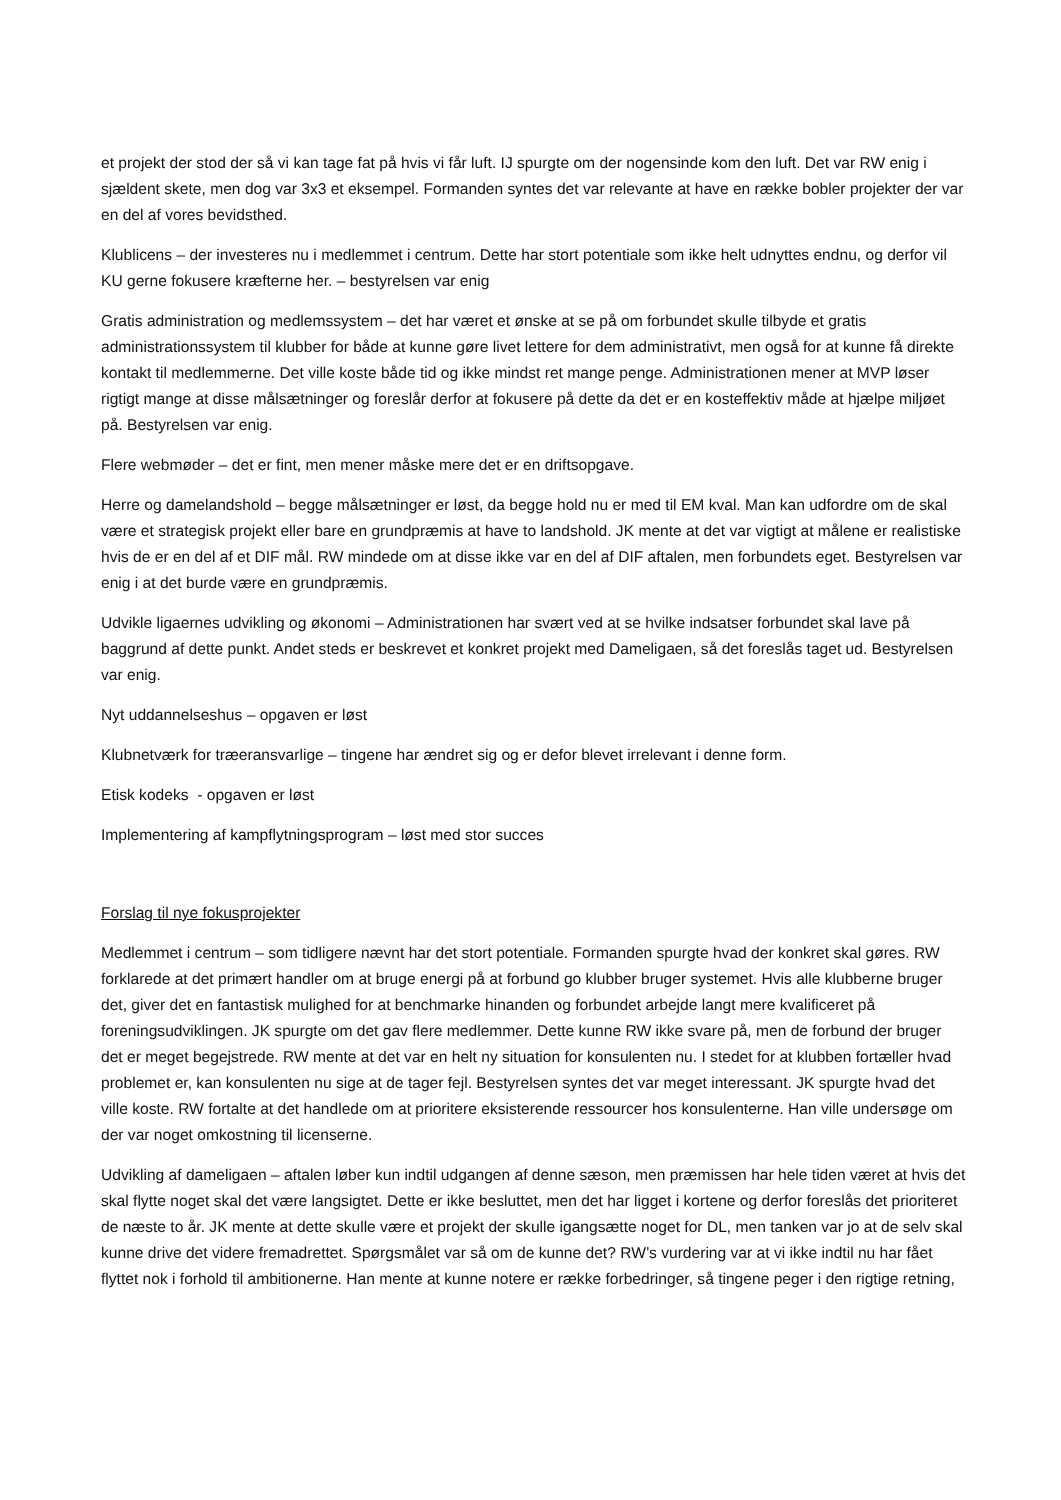et projekt der stod der så vi kan tage fat på hvis vi får luft. IJ spurgte om der nogensinde kom den luft. Det var RW enig i sjældent skete, men dog var 3x3 et eksempel. Formanden syntes det var relevante at have en række bobler projekter der var en del af vores bevidsthed.
Klublicens – der investeres nu i medlemmet i centrum. Dette har stort potentiale som ikke helt udnyttes endnu, og derfor vil KU gerne fokusere kræfterne her. – bestyrelsen var enig
Gratis administration og medlemssystem – det har været et ønske at se på om forbundet skulle tilbyde et gratis administrationssystem til klubber for både at kunne gøre livet lettere for dem administrativt, men også for at kunne få direkte kontakt til medlemmerne. Det ville koste både tid og ikke mindst ret mange penge. Administrationen mener at MVP løser rigtigt mange at disse målsætninger og foreslår derfor at fokusere på dette da det er en kosteffektiv måde at hjælpe miljøet på. Bestyrelsen var enig.
Flere webmøder – det er fint, men mener måske mere det er en driftsopgave.
Herre og damelandshold – begge målsætninger er løst, da begge hold nu er med til EM kval. Man kan udfordre om de skal være et strategisk projekt eller bare en grundpræmis at have to landshold. JK mente at det var vigtigt at målene er realistiske hvis de er en del af et DIF mål. RW mindede om at disse ikke var en del af DIF aftalen, men forbundets eget. Bestyrelsen var enig i at det burde være en grundpræmis.
Udvikle ligaernes udvikling og økonomi – Administrationen har svært ved at se hvilke indsatser forbundet skal lave på baggrund af dette punkt. Andet steds er beskrevet et konkret projekt med Dameligaen, så det foreslås taget ud. Bestyrelsen var enig.
Nyt uddannelseshus – opgaven er løst
Klubnetværk for træeransvarlige – tingene har ændret sig og er defor blevet irrelevant i denne form.
Etisk kodeks - opgaven er løst
Implementering af kampflytningsprogram – løst med stor succes
Forslag til nye fokusprojekter
Medlemmet i centrum – som tidligere nævnt har det stort potentiale. Formanden spurgte hvad der konkret skal gøres. RW forklarede at det primært handler om at bruge energi på at forbund go klubber bruger systemet. Hvis alle klubberne bruger det, giver det en fantastisk mulighed for at benchmarke hinanden og forbundet arbejde langt mere kvalificeret på foreningsudviklingen. JK spurgte om det gav flere medlemmer. Dette kunne RW ikke svare på, men de forbund der bruger det er meget begejstrede. RW mente at det var en helt ny situation for konsulenten nu. I stedet for at klubben fortæller hvad problemet er, kan konsulenten nu sige at de tager fejl. Bestyrelsen syntes det var meget interessant. JK spurgte hvad det ville koste. RW fortalte at det handlede om at prioritere eksisterende ressourcer hos konsulenterne. Han ville undersøge om der var noget omkostning til licenserne.
Udvikling af dameligaen – aftalen løber kun indtil udgangen af denne sæson, men præmissen har hele tiden været at hvis det skal flytte noget skal det være langsigtet. Dette er ikke besluttet, men det har ligget i kortene og derfor foreslås det prioriteret de næste to år. JK mente at dette skulle være et projekt der skulle igangsætte noget for DL, men tanken var jo at de selv skal kunne drive det videre fremadrettet. Spørgsmålet var så om de kunne det? RW’s vurdering var at vi ikke indtil nu har fået flyttet nok i forhold til ambitionerne. Han mente at kunne notere er række forbedringer, så tingene peger i den rigtige retning,